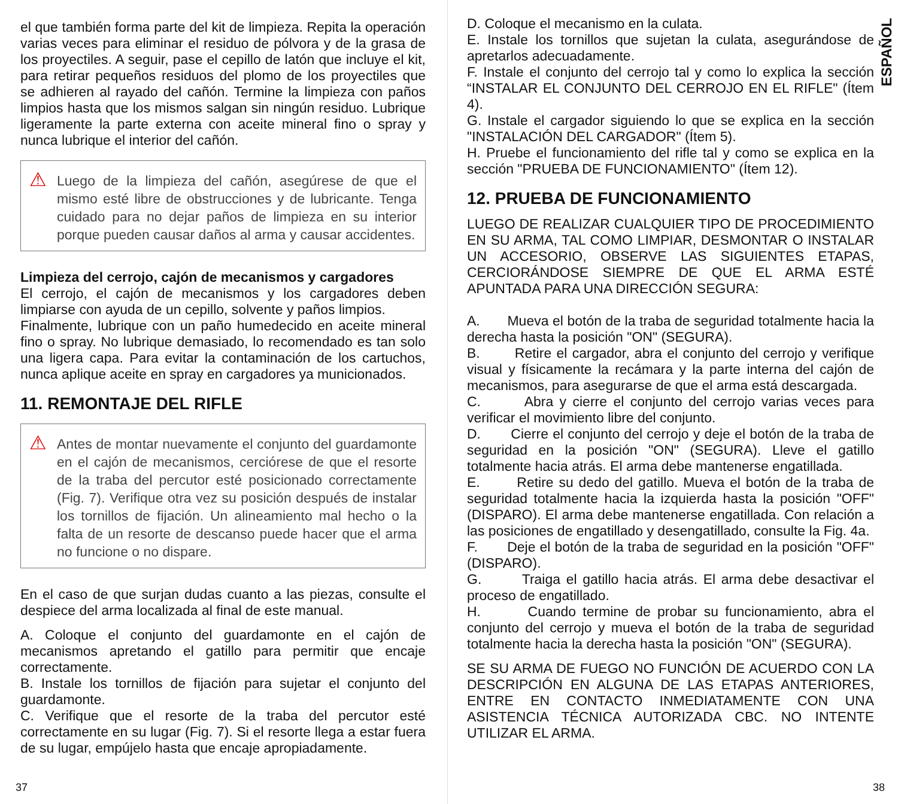el que también forma parte del kit de limpieza. Repita la operación varias veces para eliminar el residuo de pólvora y de la grasa de los proyectiles. A seguir, pase el cepillo de latón que incluye el kit, para retirar pequeños residuos del plomo de los proyectiles que se adhieren al rayado del cañón. Termine la limpieza con paños limpios hasta que los mismos salgan sin ningún residuo. Lubrique ligeramente la parte externa con aceite mineral fino o spray y nunca lubrique el interior del cañón.
⚠
Luego de la limpieza del cañón, asegúrese de que el mismo esté libre de obstrucciones y de lubricante. Tenga cuidado para no dejar paños de limpieza en su interior porque pueden causar daños al arma y causar accidentes.
Limpieza del cerrojo, cajón de mecanismos y cargadores
El cerrojo, el cajón de mecanismos y los cargadores deben limpiarse con ayuda de un cepillo, solvente y paños limpios.
Finalmente, lubrique con un paño humedecido en aceite mineral fino o spray. No lubrique demasiado, lo recomendado es tan solo una ligera capa. Para evitar la contaminación de los cartuchos, nunca aplique aceite en spray en cargadores ya municionados.
11. REMONTAJE DEL RIFLE
⚠
Antes de montar nuevamente el conjunto del guardamonte en el cajón de mecanismos, cerciórese de que el resorte de la traba del percutor esté posicionado correctamente (Fig. 7). Verifique otra vez su posición después de instalar los tornillos de fijación. Un alineamiento mal hecho o la falta de un resorte de descanso puede hacer que el arma no funcione o no dispare.
En el caso de que surjan dudas cuanto a las piezas, consulte el despiece del arma localizada al final de este manual.
A. Coloque el conjunto del guardamonte en el cajón de mecanismos apretando el gatillo para permitir que encaje correctamente.
B. Instale los tornillos de fijación para sujetar el conjunto del guardamonte.
C. Verifique que el resorte de la traba del percutor esté correctamente en su lugar (Fig. 7). Si el resorte llega a estar fuera de su lugar, empújelo hasta que encaje apropiadamente.
37
ESPAÑOL
D. Coloque el mecanismo en la culata.
E. Instale los tornillos que sujetan la culata, asegurándose de apretarlos adecuadamente.
F. Instale el conjunto del cerrojo tal y como lo explica la sección “INSTALAR EL CONJUNTO DEL CERROJO EN EL RIFLE" (Ítem 4).
G. Instale el cargador siguiendo lo que se explica en la sección "INSTALACIÓN DEL CARGADOR" (Ítem 5).
H. Pruebe el funcionamiento del rifle tal y como se explica en la sección "PRUEBA DE FUNCIONAMIENTO" (Ítem 12).
12. PRUEBA DE FUNCIONAMIENTO
LUEGO DE REALIZAR CUALQUIER TIPO DE PROCEDIMIENTO EN SU ARMA, TAL COMO LIMPIAR, DESMONTAR O INSTALAR UN ACCESORIO, OBSERVE LAS SIGUIENTES ETAPAS, CERCIORÁNDOSE SIEMPRE DE QUE EL ARMA ESTÉ APUNTADA PARA UNA DIRECCIÓN SEGURA:
A. Mueva el botón de la traba de seguridad totalmente hacia la derecha hasta la posición "ON" (SEGURA).
B. Retire el cargador, abra el conjunto del cerrojo y verifique visual y físicamente la recámara y la parte interna del cajón de mecanismos, para asegurarse de que el arma está descargada.
C. Abra y cierre el conjunto del cerrojo varias veces para verificar el movimiento libre del conjunto.
D. Cierre el conjunto del cerrojo y deje el botón de la traba de seguridad en la posición "ON" (SEGURA). Lleve el gatillo totalmente hacia atrás. El arma debe mantenerse engatillada.
E. Retire su dedo del gatillo. Mueva el botón de la traba de seguridad totalmente hacia la izquierda hasta la posición "OFF" (DISPARO). El arma debe mantenerse engatillada. Con relación a las posiciones de engatillado y desengatillado, consulte la Fig. 4a.
F. Deje el botón de la traba de seguridad en la posición "OFF" (DISPARO).
G. Traiga el gatillo hacia atrás. El arma debe desactivar el proceso de engatillado.
H. Cuando termine de probar su funcionamiento, abra el conjunto del cerrojo y mueva el botón de la traba de seguridad totalmente hacia la derecha hasta la posición "ON" (SEGURA).
SE SU ARMA DE FUEGO NO FUNCIÓN DE ACUERDO CON LA DESCRIPCIÓN EN ALGUNA DE LAS ETAPAS ANTERIORES, ENTRE EN CONTACTO INMEDIATAMENTE CON UNA ASISTENCIA TÉCNICA AUTORIZADA CBC. NO INTENTE UTILIZAR EL ARMA.
38